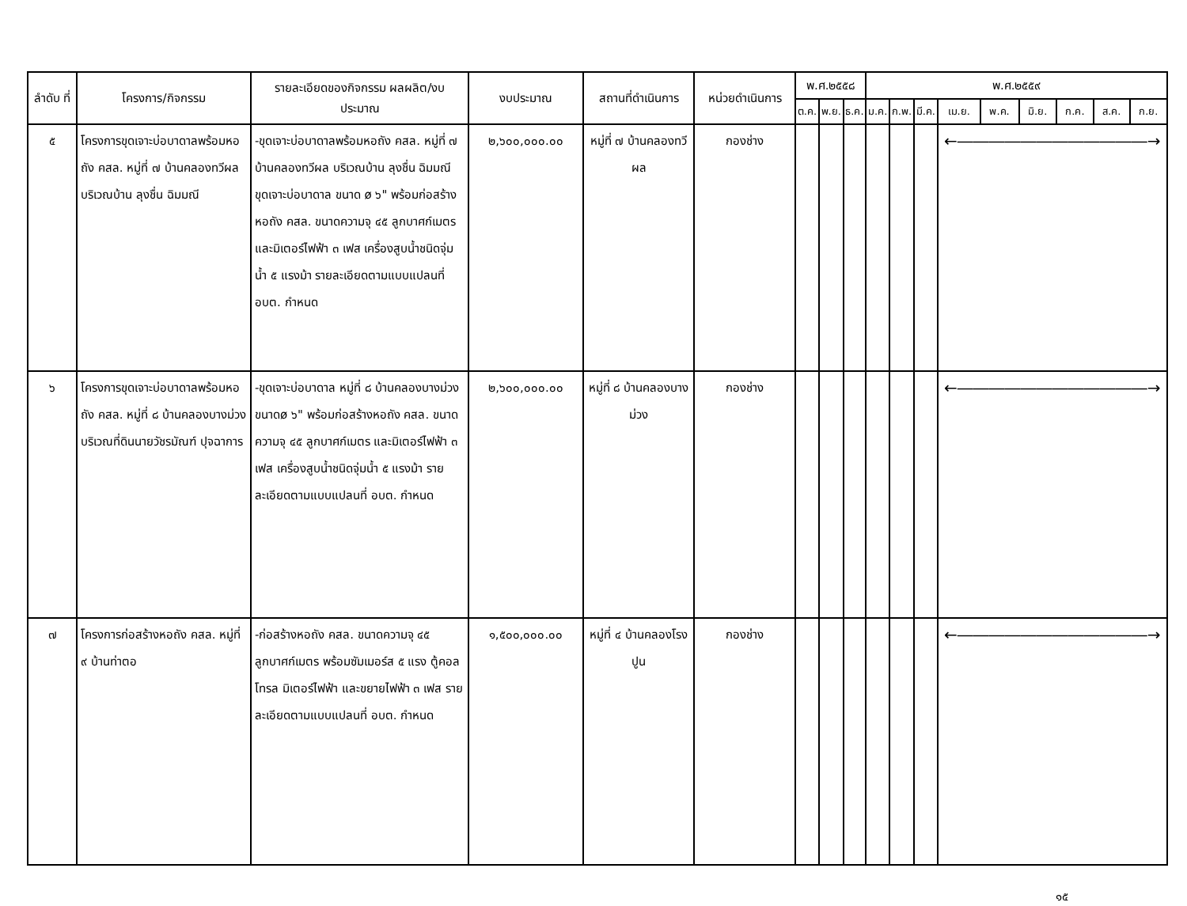| ลำดับ ที่ | โครงการ/กิจกรรม | รายละเอียดของกิจกรรม ผลผลิต/งบประมาณ | งบประมาณ | สถานที่ดำเนินการ | หน่วยดำเนินการ | พ.ศ.๒๕๕๘ | | | พ.ศ.๒๕๕๙ | | | | | | | | |
| --- | --- | --- | --- | --- | --- | --- | --- | --- | --- | --- | --- | --- | --- | --- | --- | --- | --- |
| | | | | | | ต.ค. | พ.ย. | ธ.ค. | ม.ค. | ก.พ. | มี.ค. | เม.ย. | พ.ค. | มิ.ย. | ก.ค. | ส.ค. | ก.ย. |
| ๕ | โครงการขุดเจาะบ่อบาดาลพร้อมหอถัง คสล. หมู่ที่ ๗ บ้านคลองทวีผล บริเวณบ้าน ลุงชื่น ฉิมมณี | -ขุดเจาะบ่อบาดาลพร้อมหอถัง คสล. หมู่ที่ ๗ บ้านคลองทวีผล บริเวณบ้าน ลุงชื่น ฉิมมณี ขุดเจาะบ่อบาดาล ขนาด ø ๖" พร้อมก่อสร้างหอถัง คสล. ขนาดความจุ ๔๕ ลูกบาศก์เมตร และมิเตอร์ไฟฟ้า ๓ เฟส เครื่องสูบน้ำชนิดจุ่มน้ำ ๕ แรงม้า รายละเอียดตามแบบแปลนที่ อบต. กำหนด | ๒,๖๐๐,๐๐๐.๐๐ | หมู่ที่ ๗ บ้านคลองทวีผล | กองช่าง | | | | | | | ←――――――――――――→ | | | | | |
| ๖ | โครงการขุดเจาะบ่อบาดาลพร้อมหอถัง คสล. หมู่ที่ ๘ บ้านคลองบางม่วง บริเวณที่ดินนายวัชรมัณฑ์ ปุจฉาการ | -ขุดเจาะบ่อบาดาล หมู่ที่ ๘ บ้านคลองบางม่วง ขนาดø ๖" พร้อมก่อสร้างหอถัง คสล. ขนาดความจุ ๔๕ ลูกบาศก์เมตร และมิเตอร์ไฟฟ้า ๓ เฟส เครื่องสูบน้ำชนิดจุ่มน้ำ ๕ แรงม้า รายละเอียดตามแบบแปลนที่ อบต. กำหนด | ๒,๖๐๐,๐๐๐.๐๐ | หมู่ที่ ๘ บ้านคลองบางม่วง | กองช่าง | | | | | | | ←――――――――――――→ | | | | | |
| ๗ | โครงการก่อสร้างหอถัง คสล. หมู่ที่ ๙ บ้านท่าตอ | -ก่อสร้างหอถัง คสล. ขนาดความจุ ๔๕ ลูกบาศก์เมตร พร้อมซัมเมอร์ส ๕ แรง ตู้คอลโทรล มิเตอร์ไฟฟ้า และขยายไฟฟ้า ๓ เฟส รายละเอียดตามแบบแปลนที่ อบต. กำหนด | ๑,๕๐๐,๐๐๐.๐๐ | หมู่ที่ ๔ บ้านคลองโรงปูน | กองช่าง | | | | | | | ←――――――――――――→ | | | | | |
๑๕